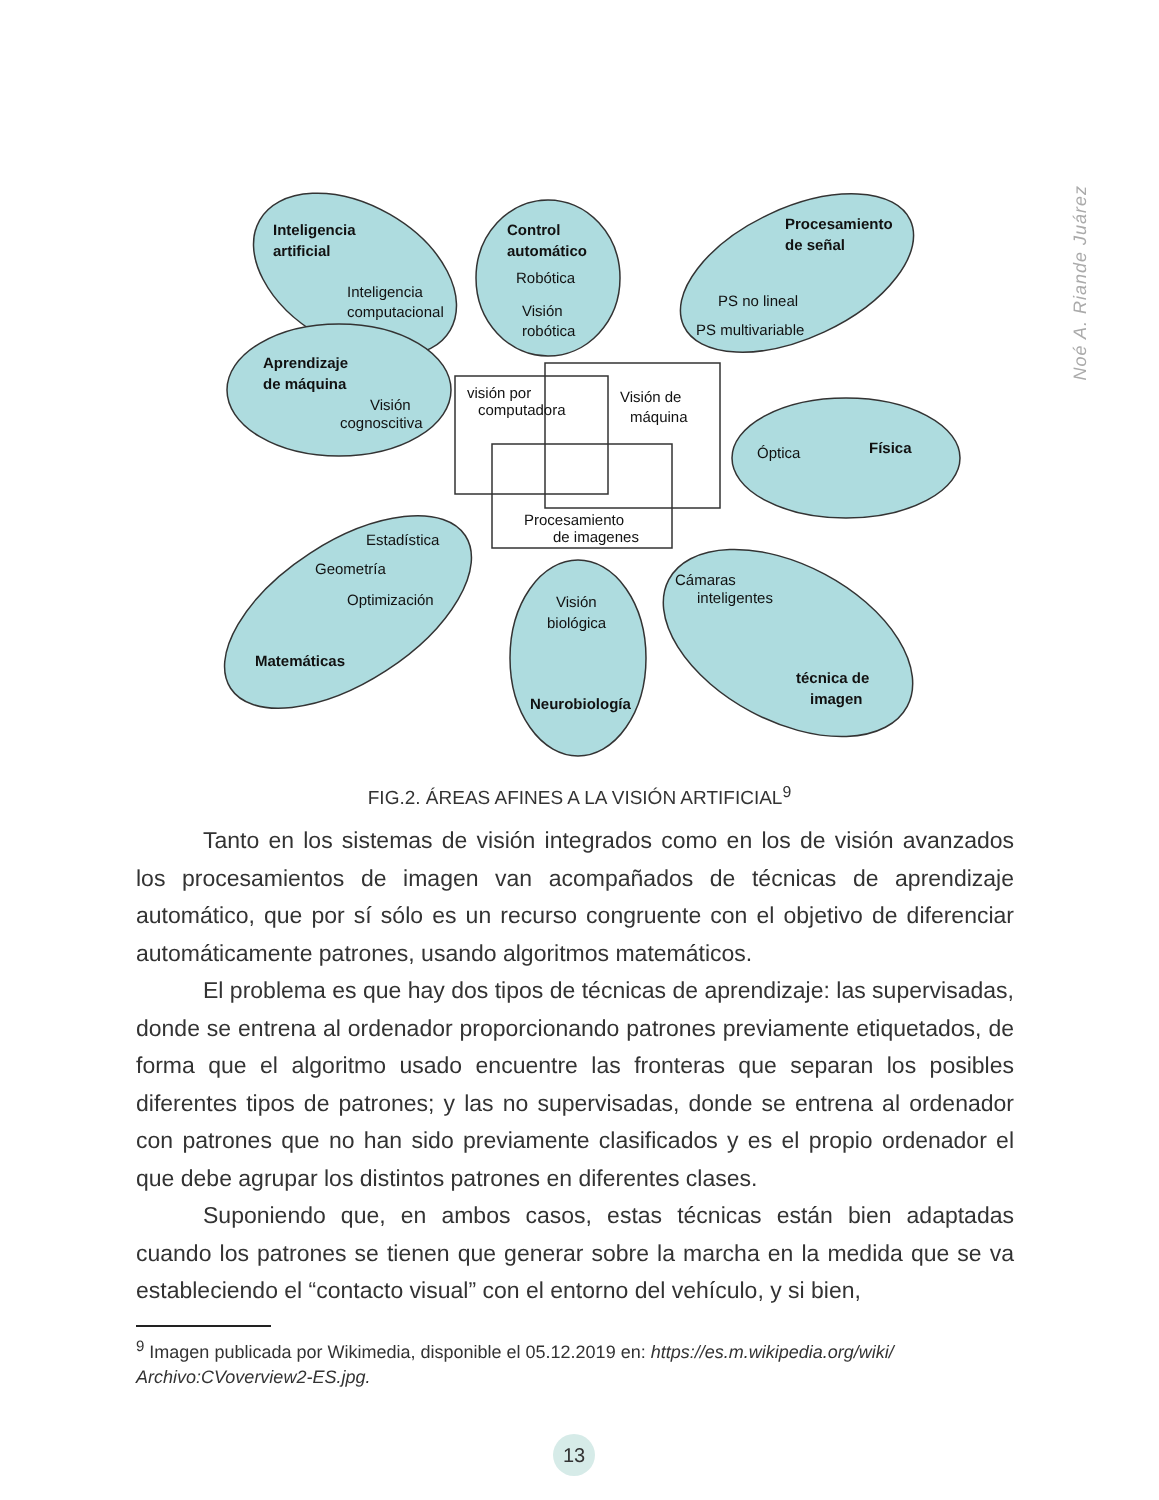Noé A. Riande Juárez
Inteligencia
artificial
Control
automático
Procesamiento
de señal
Aprendizaje
de máquina
Física
Matemáticas
Neurobiología
técnica de
imagen
Inteligencia
computacional
Robótica
Visión
robótica
PS no lineal
PS multivariable
Visión
cognoscitiva
visión por
computadora
Visión de
máquina
Óptica
Procesamiento
de imagenes
Estadística
Geometría
Optimización
Visión
biológica
Cámaras
inteligentes
FIG.2. ÁREAS AFINES A LA VISIÓN ARTIFICIAL<sup>9</sup>
Tanto en los sistemas de visión integrados como en los de visión avanzados los procesamientos de imagen van acompañados de técnicas de aprendizaje automático, que por sí sólo es un recurso congruente con el objetivo de diferenciar automáticamente patrones, usando algoritmos matemáticos.
El problema es que hay dos tipos de técnicas de aprendizaje: las supervisadas, donde se entrena al ordenador proporcionando patrones previamente etiquetados, de forma que el algoritmo usado encuentre las fronteras que separan los posibles diferentes tipos de patrones; y las no supervisadas, donde se entrena al ordenador con patrones que no han sido previamente clasificados y es el propio ordenador el que debe agrupar los distintos patrones en diferentes clases.
Suponiendo que, en ambos casos, estas técnicas están bien adaptadas cuando los patrones se tienen que generar sobre la marcha en la medida que se va estableciendo el “contacto visual” con el entorno del vehículo, y si bien,
<sup>9</sup> Imagen publicada por Wikimedia, disponible el 05.12.2019 en: https://es.m.wikipedia.org/wiki/ Archivo:CVoverview2-ES.jpg.
13